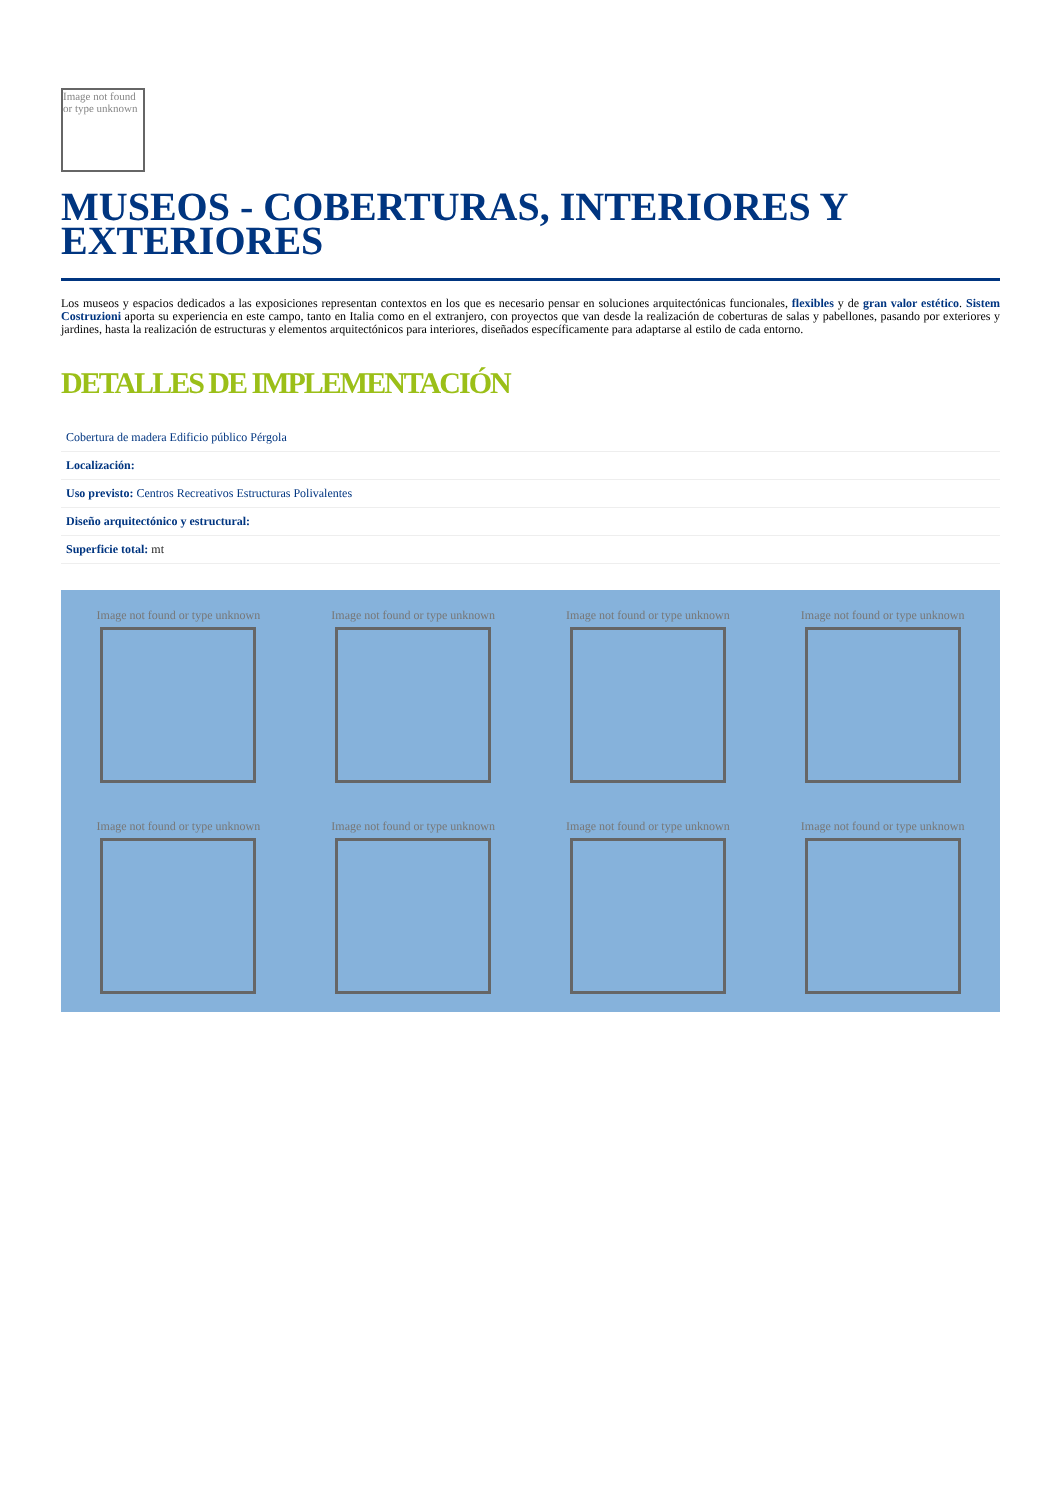Image not found or type unknown
MUSEOS - COBERTURAS, INTERIORES Y EXTERIORES
Los museos y espacios dedicados a las exposiciones representan contextos en los que es necesario pensar en soluciones arquitectónicas funcionales, flexibles y de gran valor estético. Sistem Costruzioni aporta su experiencia en este campo, tanto en Italia como en el extranjero, con proyectos que van desde la realización de coberturas de salas y pabellones, pasando por exteriores y jardines, hasta la realización de estructuras y elementos arquitectónicos para interiores, diseñados específicamente para adaptarse al estilo de cada entorno.
DETALLES DE IMPLEMENTACIÓN
| Cobertura de madera Edificio público Pérgola |
| Localización: |
| Uso previsto: Centros Recreativos Estructuras Polivalentes |
| Diseño arquitectónico y estructural: |
| Superficie total: mt |
Image not found or type unknown
Image not found or type unknown
Image not found or type unknown
Image not found or type unknown
Image not found or type unknown
Image not found or type unknown
Image not found or type unknown
Image not found or type unknown